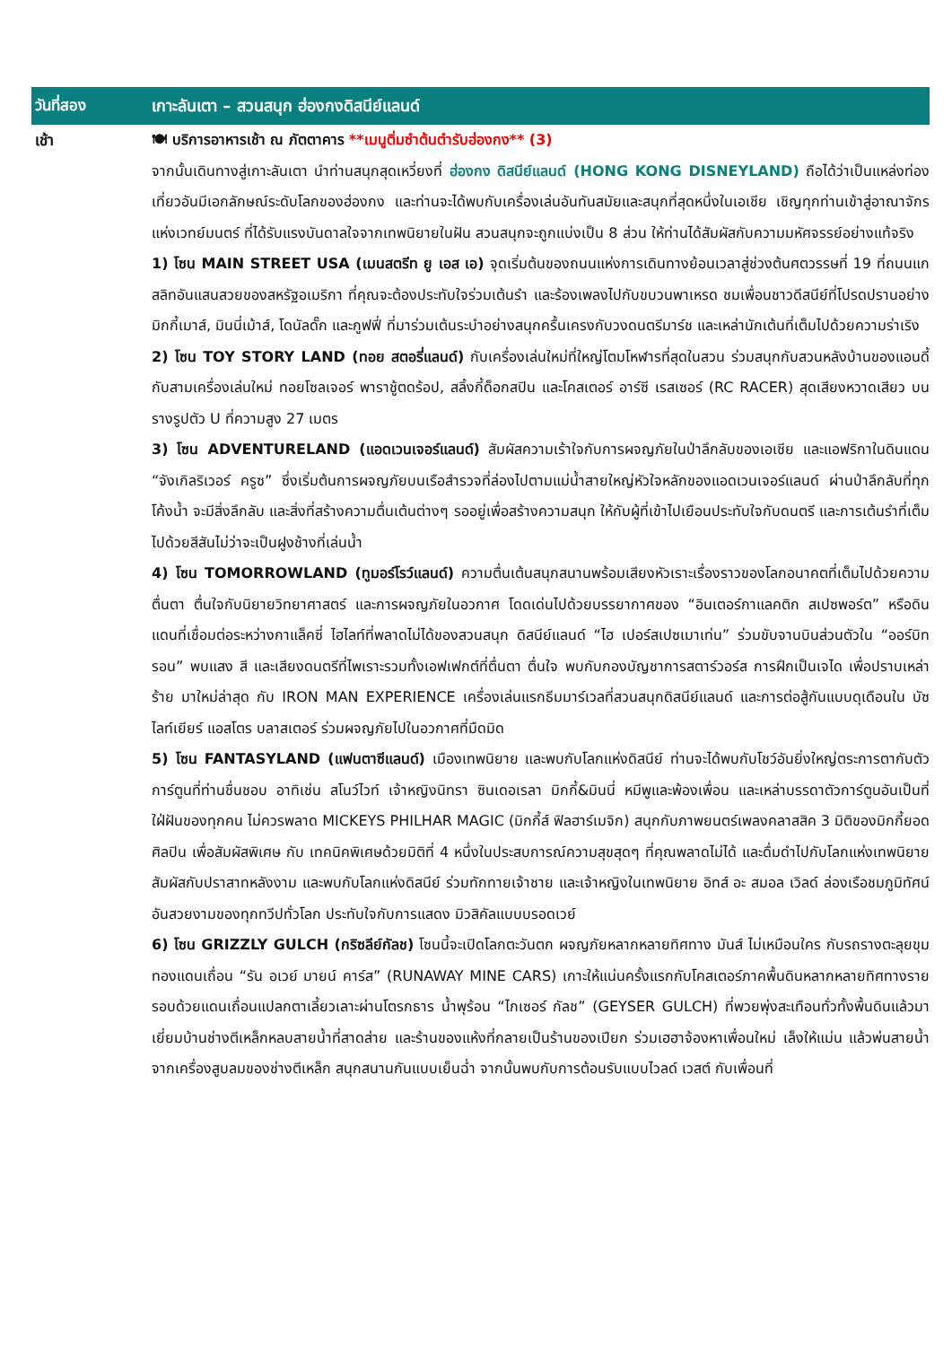วันที่สอง
เกาะลันเตา – สวนสนุก ฮ่องกงดิสนีย์แลนด์
เช้า
🍽 บริการอาหารเช้า ณ ภัตตาคาร **เมนูติ่มซำต้นตำรับฮ่องกง** (3)
จากนั้นเดินทางสู่เกาะลันเตา นำท่านสนุกสุดเหวี่ยงที่ ฮ่องกง ดิสนีย์แลนด์ (HONG KONG DISNEYLAND) ถือได้ว่าเป็นแหล่งท่องเที่ยวอันมีเอกลักษณ์ระดับโลกของฮ่องกง และท่านจะได้พบกับเครื่องเล่นอันทันสมัยและสนุกที่สุดหนึ่งในเอเชีย เชิญทุกท่านเข้าสู่อาณาจักรแห่งเวทย์มนตร์ ที่ได้รับแรงบันดาลใจจากเทพนิยายในฝัน สวนสนุกจะถูกแบ่งเป็น 8 ส่วน ให้ท่านได้สัมผัสกับความมหัศจรรย์อย่างแท้จริง
1) โซน MAIN STREET USA (เมนสตรีท ยู เอส เอ) จุดเริ่มต้นของถนนแห่งการเดินทางย้อนเวลาสู่ช่วงต้นศตวรรษที่ 19 ที่ถนนแกสลิทอันแสนสวยของสหรัฐอเมริกา ที่คุณจะต้องประทับใจร่วมเต้นรำ และร้องเพลงไปกับขบวนพาเหรด ชมเพื่อนชาวดีสนีย์ที่โปรดปรานอย่าง มิกกี้เมาส์, มินนี่เม้าส์, โดนัลดั๊ก และกูฟฟี่ ที่มาร่วมเต้นระบำอย่างสนุกครื้นเครงกับวงดนตรีมาร์ช และเหล่านักเต้นที่เต็มไปด้วยความร่าเริง
2) โซน TOY STORY LAND (ทอย สตอรี่แลนด์) กับเครื่องเล่นใหม่ที่ใหญ่โตมโหฬารที่สุดในสวน ร่วมสนุกกับสวนหลังบ้านของแอนดี้ กับสามเครื่องเล่นใหม่ ทอยโซลเจอร์ พาราชู้ตดร้อป, สลิ้งกี้ด็อกสปิน และโคสเตอร์ อาร์ซี เรสเซอร์ (RC RACER) สุดเสียงหวาดเสียว บนรางรูปตัว U ที่ความสูง 27 เมตร
3) โซน ADVENTURELAND (แอดเวนเจอร์แลนด์) สัมผัสความเร้าใจกับการผจญภัยในป่าลึกลับของเอเชีย และแอฟริกาในดินแดน “จังเกิลริเวอร์ ครูซ” ซึ่งเริ่มต้นการผจญภัยบนเรือสำรวจที่ล่องไปตามแม่น้ำสายใหญ่หัวใจหลักของแอดเวนเจอร์แลนด์ ผ่านป่าลึกลับที่ทุกโค้งน้ำ จะมีสิ่งลึกลับ และสิ่งที่สร้างความตื่นเต้นต่างๆ รออยู่เพื่อสร้างความสนุก ให้กับผู้ที่เข้าไปเยือนประทับใจกับดนตรี และการเต้นรำที่เต็มไปด้วยสีสันไม่ว่าจะเป็นฝูงช้างที่เล่นน้ำ
4) โซน TOMORROWLAND (ทูมอร์โรว์แลนด์) ความตื่นเต้นสนุกสนานพร้อมเสียงหัวเราะเรื่องราวของโลกอนาคตที่เต็มไปด้วยความตื่นตา ตื่นใจกับนิยายวิทยาศาสตร์ และการผจญภัยในอวกาศ โดดเด่นไปด้วยบรรยากาศของ “อินเตอร์กาแลคติก สเปซพอร์ต” หรือดินแดนที่เชื่อมต่อระหว่างกาแล็คซี่ ไฮไลท์ที่พลาดไม่ได้ของสวนสนุก ดิสนีย์แลนด์ “ไฮ เปอร์สเปซเมาเท่น” ร่วมขับจานบินส่วนตัวใน “ออร์บิทรอน” พบแสง สี และเสียงดนตรีที่ไพเราะรวมทั้งเอฟเฟกต์ที่ตื่นตา ตื่นใจ พบกับกองบัญชาการสตาร์วอร์ส การฝึกเป็นเจได เพื่อปราบเหล่าร้าย มาใหม่ล่าสุด กับ IRON MAN EXPERIENCE เครื่องเล่นแรกธีมมาร์เวลที่สวนสนุกดิสนีย์แลนด์ และการต่อสู้กันแบบดุเดือนใน บัซ ไลท์เยียร์ แอสโตร บลาสเตอร์ ร่วมผจญภัยไปในอวกาศที่มืดมิด
5) โซน FANTASYLAND (แฟนตาซีแลนด์) เมืองเทพนิยาย และพบกับโลกแห่งดิสนีย์ ท่านจะได้พบกับโชว์อันยิ่งใหญ่ตระการตากับตัวการ์ตูนที่ท่านชื่นชอบ อาทิเช่น สโนว์ไวท์ เจ้าหญิงนิทรา ซินเดอเรลา มิกกี้&มินนี่ หมีพูและพ้องเพื่อน และเหล่าบรรดาตัวการ์ตูนอันเป็นที่ใฝ่ฝันของทุกคน ไม่ควรพลาด MICKEYS PHILHAR MAGIC (มิกกี้ส์ ฟิลฮาร์เมจิก) สนุกกับภาพยนตร์เพลงคลาสสิค 3 มิติของมิกกี้ยอดศิลปิน เพื่อสัมผัสพิเศษ กับ เทคนิคพิเศษด้วยมิติที่ 4 หนึ่งในประสบการณ์ความสุขสุดๆ ที่คุณพลาดไม่ได้ และดื่มดำไปกับโลกแห่งเทพนิยาย สัมผัสกับปราสาทหลังงาม และพบกับโลกแห่งดิสนีย์ ร่วมทักทายเจ้าชาย และเจ้าหญิงในเทพนิยาย อิทส์ อะ สมอล เวิลด์ ล่องเรือชมภูมิทัศน์อันสวยงามของทุกทวีปทั่วโลก ประทับใจกับการแสดง มิวสิคัลแบบบรอดเวย์
6) โซน GRIZZLY GULCH (กริซลีย์กัลช) โซนนี้จะเปิดโลกตะวันตก ผจญภัยหลากหลายทิศทาง มันส์ ไม่เหมือนใคร กับรถรางตะลุยขุมทองแดนเถื่อน “รัน อเวย์ มายน์ คาร์ส” (RUNAWAY MINE CARS) เกาะให้แน่นครั้งแรกกับโคสเตอร์ภาคพื้นดินหลากหลายทิศทางรายรอบด้วยแดนเถื่อนแปลกตาเลี้ยวเลาะผ่านโตรกธาร น้ำพุร้อน “ไกเซอร์ กัลช” (GEYSER GULCH) ที่พวยพุ่งสะเทือนทั่วทั้งพื้นดินแล้วมาเยี่ยมบ้านช่างตีเหล็กหลบสายน้ำที่สาดส่าย และร้านของแห้งที่กลายเป็นร้านของเปียก ร่วมเฮฮาจ้องหาเพื่อนใหม่ เล็งให้แม่น แล้วพ่นสายน้ำจากเครื่องสูบลมของช่างตีเหล็ก สนุกสนานกันแบบเย็นฉ่ำ จากนั้นพบกับการต้อนรับแบบไวลด์ เวสต์ กับเพื่อนที่